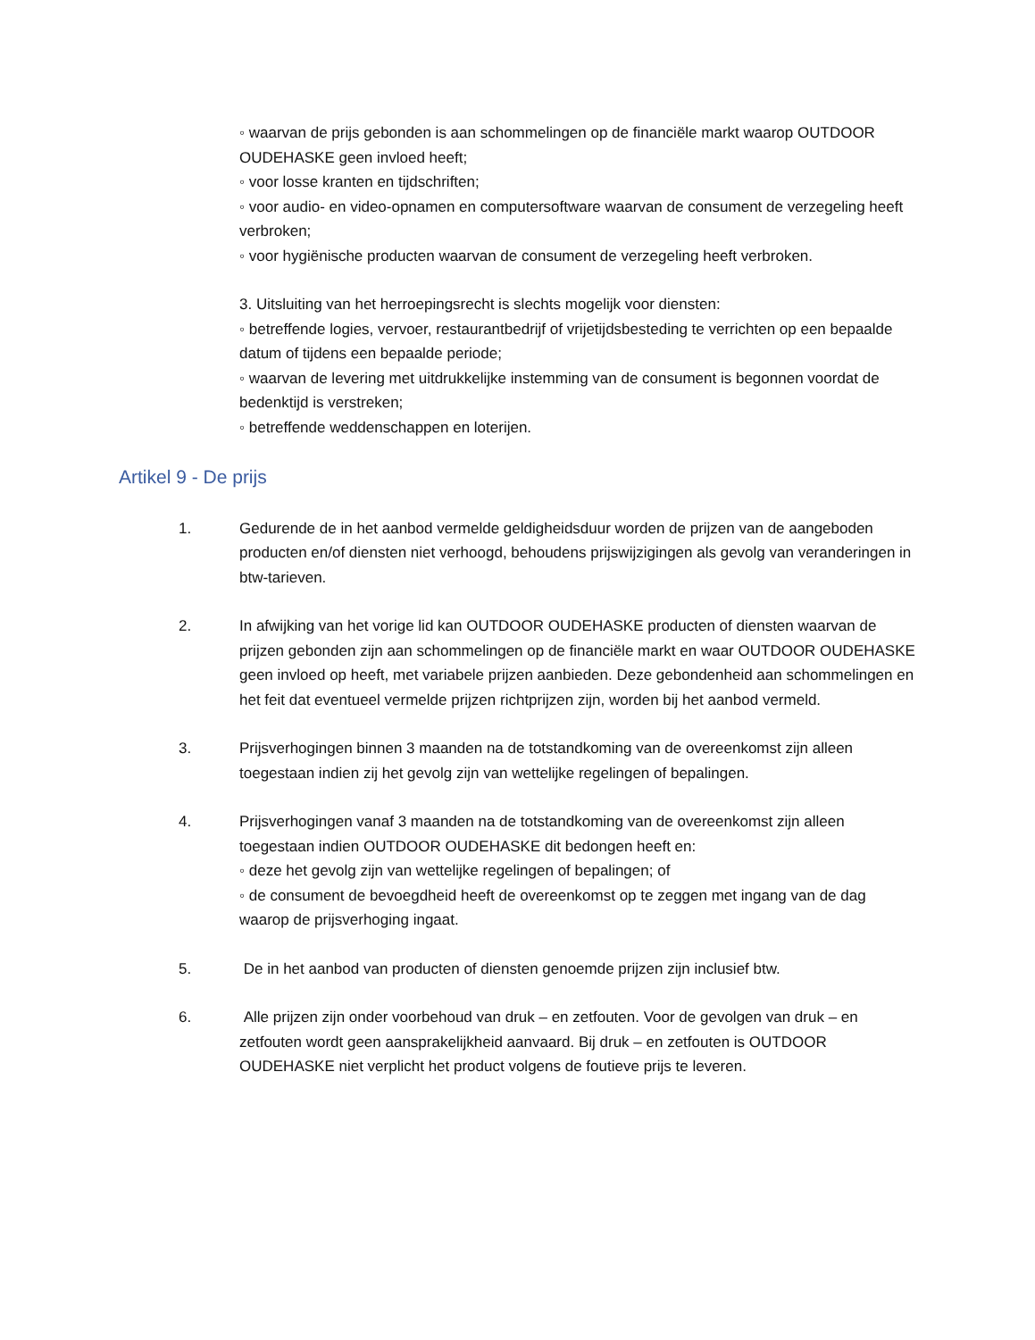◦ waarvan de prijs gebonden is aan schommelingen op de financiële markt waarop OUTDOOR OUDEHASKE geen invloed heeft;
◦ voor losse kranten en tijdschriften;
◦ voor audio- en video-opnamen en computersoftware waarvan de consument de verzegeling heeft verbroken;
◦ voor hygiënische producten waarvan de consument de verzegeling heeft verbroken.
3. Uitsluiting van het herroepingsrecht is slechts mogelijk voor diensten:
◦ betreffende logies, vervoer, restaurantbedrijf of vrijetijdsbesteding te verrichten op een bepaalde datum of tijdens een bepaalde periode;
◦ waarvan de levering met uitdrukkelijke instemming van de consument is begonnen voordat de bedenktijd is verstreken;
◦ betreffende weddenschappen en loterijen.
Artikel 9 - De prijs
1. Gedurende de in het aanbod vermelde geldigheidsduur worden de prijzen van de aangeboden producten en/of diensten niet verhoogd, behoudens prijswijzigingen als gevolg van veranderingen in btw-tarieven.
2. In afwijking van het vorige lid kan OUTDOOR OUDEHASKE producten of diensten waarvan de prijzen gebonden zijn aan schommelingen op de financiële markt en waar OUTDOOR OUDEHASKE geen invloed op heeft, met variabele prijzen aanbieden. Deze gebondenheid aan schommelingen en het feit dat eventueel vermelde prijzen richtprijzen zijn, worden bij het aanbod vermeld.
3. Prijsverhogingen binnen 3 maanden na de totstandkoming van de overeenkomst zijn alleen toegestaan indien zij het gevolg zijn van wettelijke regelingen of bepalingen.
4. Prijsverhogingen vanaf 3 maanden na de totstandkoming van de overeenkomst zijn alleen toegestaan indien OUTDOOR OUDEHASKE dit bedongen heeft en:
◦ deze het gevolg zijn van wettelijke regelingen of bepalingen; of
◦ de consument de bevoegdheid heeft de overeenkomst op te zeggen met ingang van de dag waarop de prijsverhoging ingaat.
5. De in het aanbod van producten of diensten genoemde prijzen zijn inclusief btw.
6. Alle prijzen zijn onder voorbehoud van druk – en zetfouten. Voor de gevolgen van druk – en zetfouten wordt geen aansprakelijkheid aanvaard. Bij druk – en zetfouten is OUTDOOR OUDEHASKE niet verplicht het product volgens de foutieve prijs te leveren.